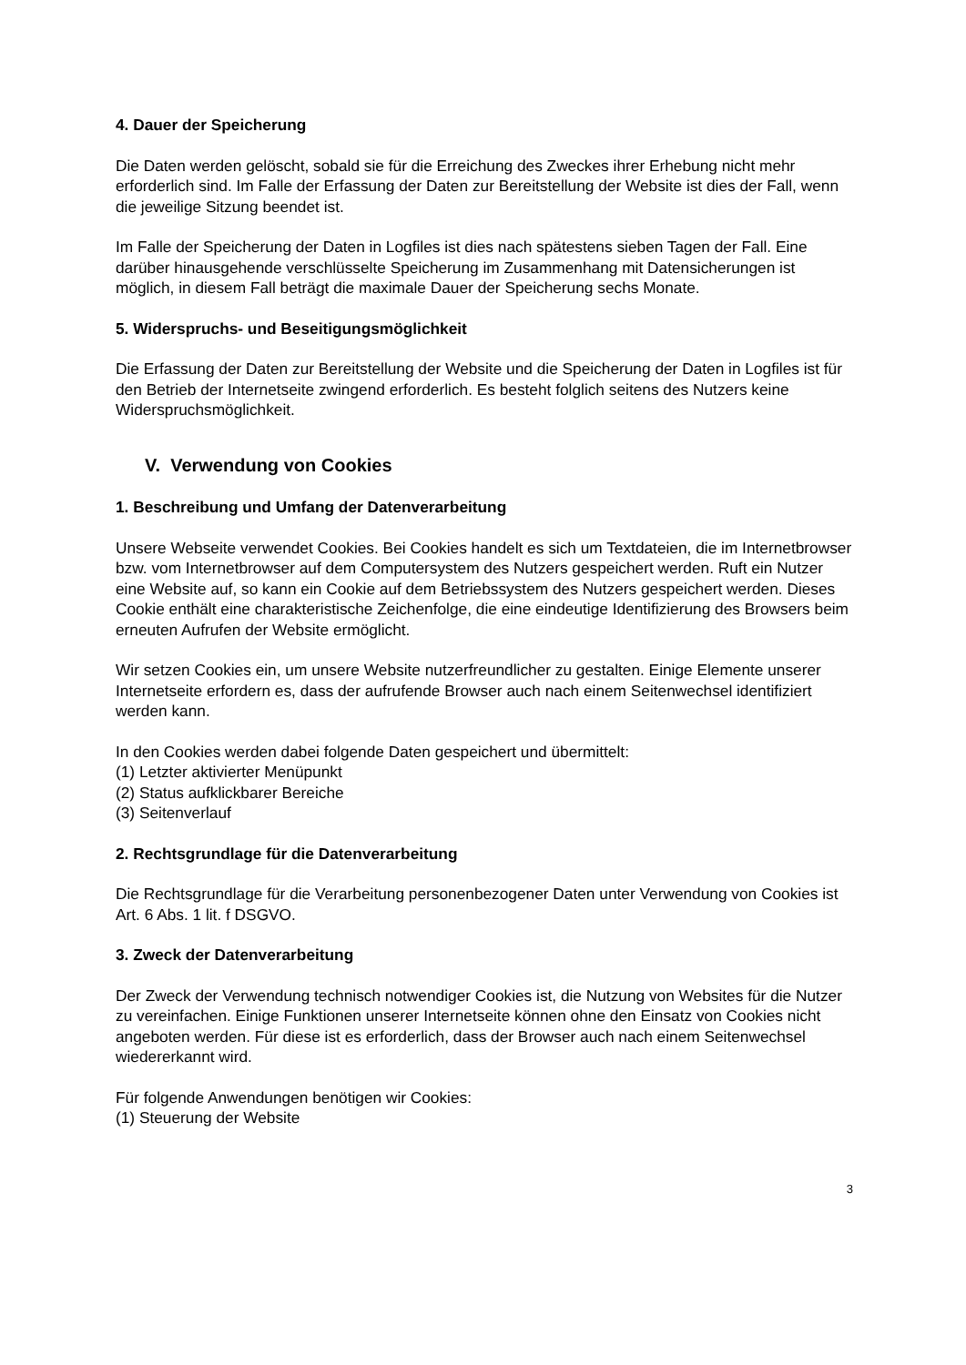4. Dauer der Speicherung
Die Daten werden gelöscht, sobald sie für die Erreichung des Zweckes ihrer Erhebung nicht mehr erforderlich sind. Im Falle der Erfassung der Daten zur Bereitstellung der Website ist dies der Fall, wenn die jeweilige Sitzung beendet ist.
Im Falle der Speicherung der Daten in Logfiles ist dies nach spätestens sieben Tagen der Fall. Eine darüber hinausgehende verschlüsselte Speicherung im Zusammenhang mit Datensicherungen ist möglich, in diesem Fall beträgt die maximale Dauer der Speicherung sechs Monate.
5. Widerspruchs- und Beseitigungsmöglichkeit
Die Erfassung der Daten zur Bereitstellung der Website und die Speicherung der Daten in Logfiles ist für den Betrieb der Internetseite zwingend erforderlich. Es besteht folglich seitens des Nutzers keine Widerspruchsmöglichkeit.
V. Verwendung von Cookies
1. Beschreibung und Umfang der Datenverarbeitung
Unsere Webseite verwendet Cookies. Bei Cookies handelt es sich um Textdateien, die im Internetbrowser bzw. vom Internetbrowser auf dem Computersystem des Nutzers gespeichert werden. Ruft ein Nutzer eine Website auf, so kann ein Cookie auf dem Betriebssystem des Nutzers gespeichert werden. Dieses Cookie enthält eine charakteristische Zeichenfolge, die eine eindeutige Identifizierung des Browsers beim erneuten Aufrufen der Website ermöglicht.
Wir setzen Cookies ein, um unsere Website nutzerfreundlicher zu gestalten. Einige Elemente unserer Internetseite erfordern es, dass der aufrufende Browser auch nach einem Seitenwechsel identifiziert werden kann.
In den Cookies werden dabei folgende Daten gespeichert und übermittelt:
(1) Letzter aktivierter Menüpunkt
(2) Status aufklickbarer Bereiche
(3) Seitenverlauf
2. Rechtsgrundlage für die Datenverarbeitung
Die Rechtsgrundlage für die Verarbeitung personenbezogener Daten unter Verwendung von Cookies ist Art. 6 Abs. 1 lit. f DSGVO.
3. Zweck der Datenverarbeitung
Der Zweck der Verwendung technisch notwendiger Cookies ist, die Nutzung von Websites für die Nutzer zu vereinfachen. Einige Funktionen unserer Internetseite können ohne den Einsatz von Cookies nicht angeboten werden. Für diese ist es erforderlich, dass der Browser auch nach einem Seitenwechsel wiedererkannt wird.
Für folgende Anwendungen benötigen wir Cookies:
(1) Steuerung der Website
3